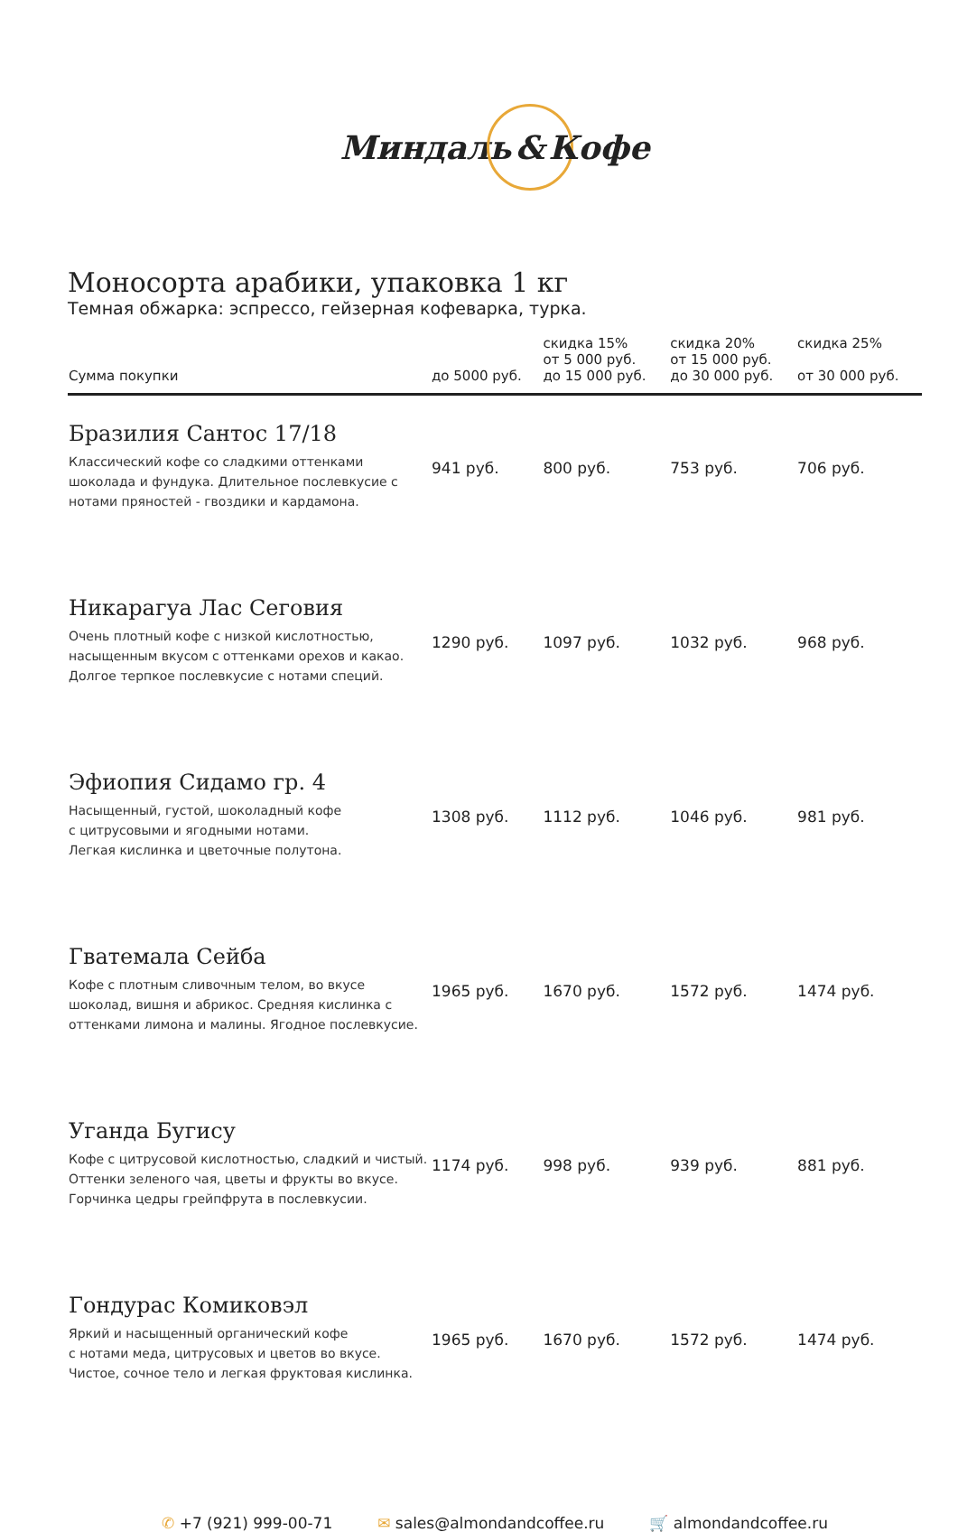Миндаль & Кофе
Моносорта арабики, упаковка 1 кг
Темная обжарка: эспрессо, гейзерная кофеварка, турка.
| Сумма покупки | до 5000 руб. | скидка 15% от 5 000 руб. до 15 000 руб. | скидка 20% от 15 000 руб. до 30 000 руб. | скидка 25% от 30 000 руб. |
| --- | --- | --- | --- | --- |
| Бразилия Сантос 17/18 Классический кофе со сладкими оттенками шоколада и фундука. Длительное послевкусие с нотами пряностей - гвоздики и кардамона. | 941 руб. | 800 руб. | 753 руб. | 706 руб. |
| Никарагуа Лас Сеговия Очень плотный кофе с низкой кислотностью, насыщенным вкусом с оттенками орехов и какао. Долгое терпкое послевкусие с нотами специй. | 1290 руб. | 1097 руб. | 1032 руб. | 968 руб. |
| Эфиопия Сидамо гр. 4 Насыщенный, густой, шоколадный кофе с цитрусовыми и ягодными нотами. Легкая кислинка и цветочные полутона. | 1308 руб. | 1112 руб. | 1046 руб. | 981 руб. |
| Гватемала Сейба Кофе с плотным сливочным телом, во вкусе шоколад, вишня и абрикос. Средняя кислинка с оттенками лимона и малины. Ягодное послевкусие. | 1965 руб. | 1670 руб. | 1572 руб. | 1474 руб. |
| Уганда Бугису Кофе с цитрусовой кислотностью, сладкий и чистый. Оттенки зеленого чая, цветы и фрукты во вкусе. Горчинка цедры грейпфрута в послевкусии. | 1174 руб. | 998 руб. | 939 руб. | 881 руб. |
| Гондурас Комиковэл Яркий и насыщенный органический кофе с нотами меда, цитрусовых и цветов во вкусе. Чистое, сочное тело и легкая фруктовая кислинка. | 1965 руб. | 1670 руб. | 1572 руб. | 1474 руб. |
✆ +7 (921) 999-00-71 ✉ sales@almondandcoffee.ru 🛒 almondandcoffee.ru